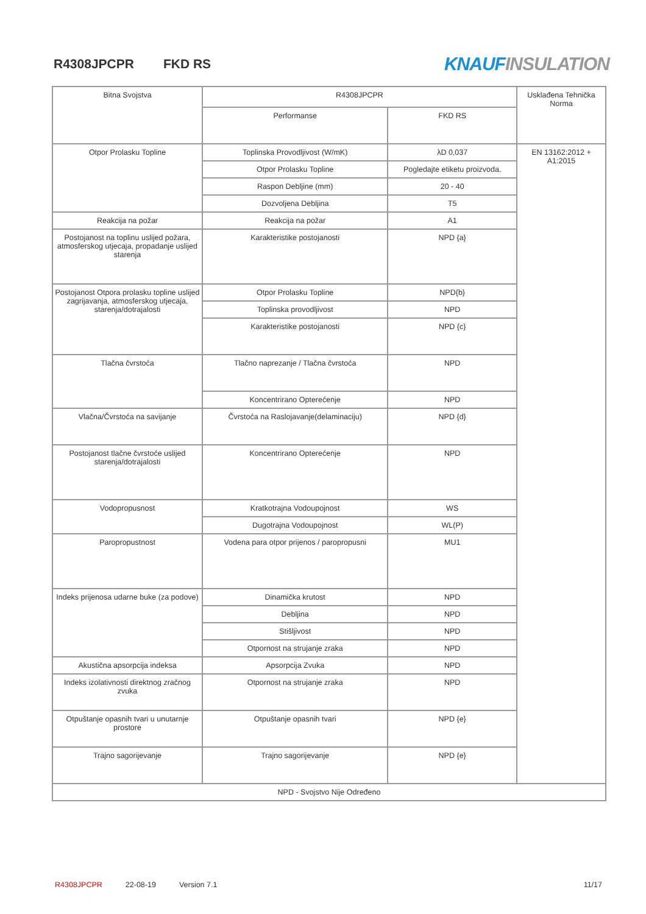R4308JPCPR FKD RS
KNAUF INSULATION
| Bitna Svojstva | R4308JPCPR | | Usklađena Tehnička Norma |
| --- | --- | --- | --- |
| | Performanse | FKD RS | |
| Otpor Prolasku Topline | Toplinska Provodljivost (W/mK) | λD 0,037 | EN 13162:2012 + A1:2015 |
| | Otpor Prolasku Topline | Pogledajte etiketu proizvoda. | |
| | Raspon Debljine (mm) | 20 - 40 | |
| | Dozvoljena Debljina | T5 | |
| Reakcija na požar | Reakcija na požar | A1 | |
| Postojanost na toplinu uslijed požara, atmosferskog utjecaja, propadanje uslijed starenja | Karakteristike postojanosti | NPD {a} | |
| Postojanost Otpora prolasku topline uslijed zagrijavanja, atmosferskog utjecaja, starenja/dotrajalosti | Otpor Prolasku Topline | NPD{b} | |
| | Toplinska provodljivost | NPD | |
| | Karakteristike postojanosti | NPD {c} | |
| Tlačna čvrstoća | Tlačno naprezanje / Tlačna čvrstoća | NPD | |
| | Koncentrirano Opterećenje | NPD | |
| Vlačna/Čvrstoća na savijanje | Čvrstoća na Raslojavanje(delaminaciju) | NPD {d} | |
| Postojanost tlačne čvrstoće uslijed starenja/dotrajalosti | Koncentrirano Opterećenje | NPD | |
| Vodopropusnost | Kratkotrajna Vodoupojnost | WS | |
| | Dugotrajna Vodoupojnost | WL(P) | |
| Paropropustnost | Vodena para otpor prijenos / paropropusni | MU1 | |
| Indeks prijenosa udarne buke (za podove) | Dinamička krutost | NPD | |
| | Debljina | NPD | |
| | Stišljivost | NPD | |
| | Otpornost na strujanje zraka | NPD | |
| Akustična apsorpcija indeksa | Apsorpcija Zvuka | NPD | |
| Indeks izolativnosti direktnog zračnog zvuka | Otpornost na strujanje zraka | NPD | |
| Otpuštanje opasnih tvari u unutarnje prostore | Otpuštanje opasnih tvari | NPD {e} | |
| Trajno sagorijevanje | Trajno sagorijevanje | NPD {e} | |
| NPD - Svojstvo Nije Određeno | | | |
R4308JPCPR 22-08-19 Version 7.1 11/17